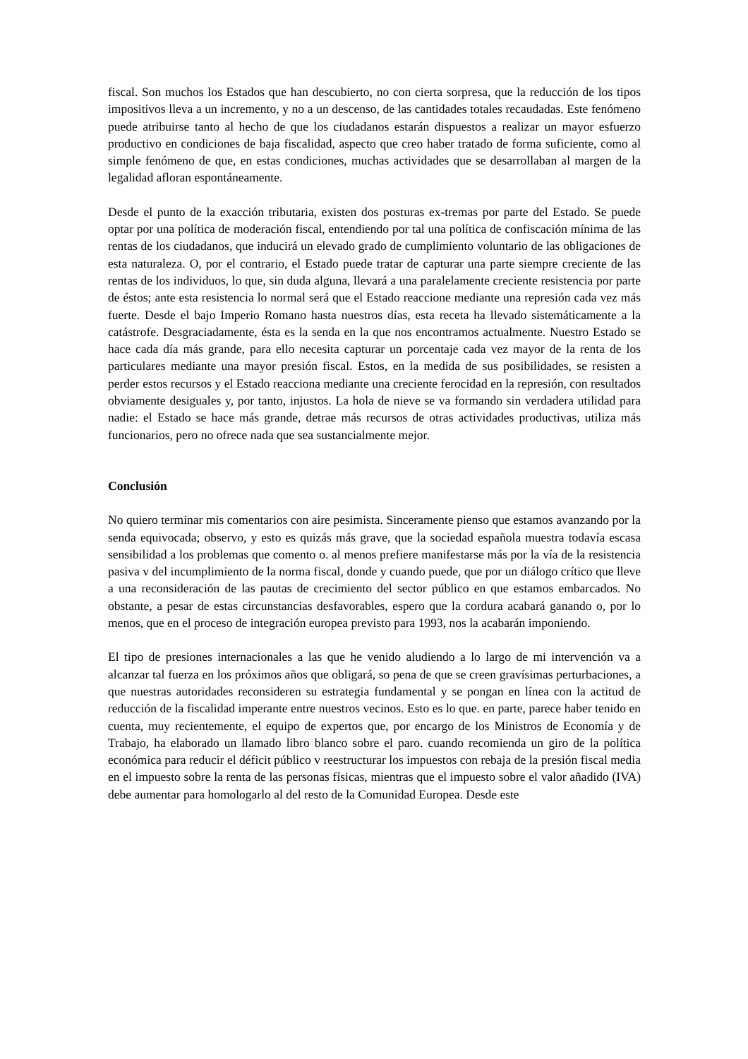fiscal. Son muchos los Estados que han descubierto, no con cierta sorpresa, que la reducción de los tipos impositivos lleva a un incremento, y no a un descenso, de las cantidades totales recaudadas. Este fenómeno puede atribuirse tanto al hecho de que los ciudadanos estarán dispuestos a realizar un mayor esfuerzo productivo en condiciones de baja fiscalidad, aspecto que creo haber tratado de forma suficiente, como al simple fenómeno de que, en estas condiciones, muchas actividades que se desarrollaban al margen de la legalidad afloran espontáneamente.
Desde el punto de la exacción tributaria, existen dos posturas ex-tremas por parte del Estado. Se puede optar por una política de moderación fiscal, entendiendo por tal una política de confiscación mínima de las rentas de los ciudadanos, que inducirá un elevado grado de cumplimiento voluntario de las obligaciones de esta naturaleza. O, por el contrario, el Estado puede tratar de capturar una parte siempre creciente de las rentas de los individuos, lo que, sin duda alguna, llevará a una paralelamente creciente resistencia por parte de éstos; ante esta resistencia lo normal será que el Estado reaccione mediante una represión cada vez más fuerte. Desde el bajo Imperio Romano hasta nuestros días, esta receta ha llevado sistemáticamente a la catástrofe. Desgraciadamente, ésta es la senda en la que nos encontramos actualmente. Nuestro Estado se hace cada día más grande, para ello necesita capturar un porcentaje cada vez mayor de la renta de los particulares mediante una mayor presión fiscal. Estos, en la medida de sus posibilidades, se resisten a perder estos recursos y el Estado reacciona mediante una creciente ferocidad en la represión, con resultados obviamente desiguales y, por tanto, injustos. La hola de nieve se va formando sin verdadera utilidad para nadie: el Estado se hace más grande, detrae más recursos de otras actividades productivas, utiliza más funcionarios, pero no ofrece nada que sea sustancialmente mejor.
Conclusión
No quiero terminar mis comentarios con aire pesimista. Sinceramente pienso que estamos avanzando por la senda equivocada; observo, y esto es quizás más grave, que la sociedad española muestra todavía escasa sensibilidad a los problemas que comento o. al menos prefiere manifestarse más por la vía de la resistencia pasiva v del incumplimiento de la norma fiscal, donde y cuando puede, que por un diálogo crítico que lleve a una reconsideración de las pautas de crecimiento del sector público en que estamos embarcados. No obstante, a pesar de estas circunstancias desfavorables, espero que la cordura acabará ganando o, por lo menos, que en el proceso de integración europea previsto para 1993, nos la acabarán imponiendo.
El tipo de presiones internacionales a las que he venido aludiendo a lo largo de mi intervención va a alcanzar tal fuerza en los próximos años que obligará, so pena de que se creen gravísimas perturbaciones, a que nuestras autoridades reconsideren su estrategia fundamental y se pongan en línea con la actitud de reducción de la fiscalidad imperante entre nuestros vecinos. Esto es lo que. en parte, parece haber tenido en cuenta, muy recientemente, el equipo de expertos que, por encargo de los Ministros de Economía y de Trabajo, ha elaborado un llamado libro blanco sobre el paro. cuando recomienda un giro de la política económica para reducir el déficit público v reestructurar los impuestos con rebaja de la presión fiscal media en el impuesto sobre la renta de las personas físicas, mientras que el impuesto sobre el valor añadido (IVA) debe aumentar para homologarlo al del resto de la Comunidad Europea. Desde este